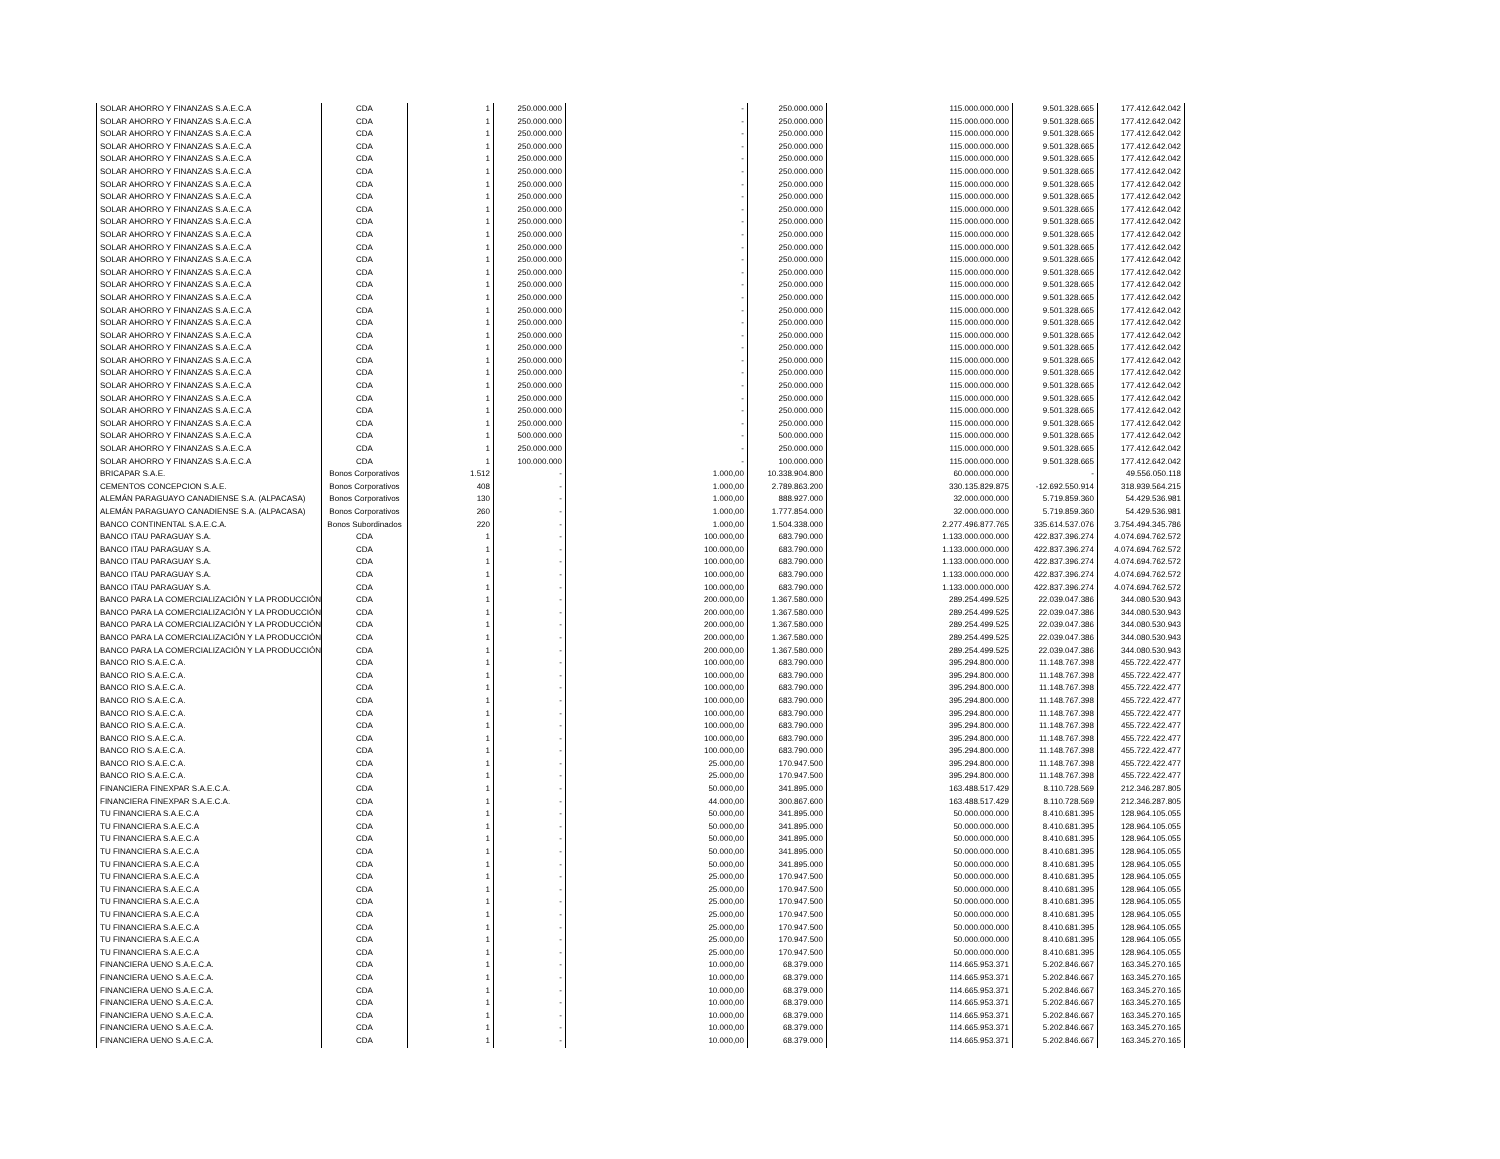| SOLAR AHORRO Y FINANZAS S.A.E.C.A | CDA | 1 | 250.000.000 | - | 250.000.000 | 115.000.000.000 | 9.501.328.665 | 177.412.642.042 |
| SOLAR AHORRO Y FINANZAS S.A.E.C.A | CDA | 1 | 250.000.000 | - | 250.000.000 | 115.000.000.000 | 9.501.328.665 | 177.412.642.042 |
| SOLAR AHORRO Y FINANZAS S.A.E.C.A | CDA | 1 | 250.000.000 | - | 250.000.000 | 115.000.000.000 | 9.501.328.665 | 177.412.642.042 |
| SOLAR AHORRO Y FINANZAS S.A.E.C.A | CDA | 1 | 250.000.000 | - | 250.000.000 | 115.000.000.000 | 9.501.328.665 | 177.412.642.042 |
| SOLAR AHORRO Y FINANZAS S.A.E.C.A | CDA | 1 | 250.000.000 | - | 250.000.000 | 115.000.000.000 | 9.501.328.665 | 177.412.642.042 |
| SOLAR AHORRO Y FINANZAS S.A.E.C.A | CDA | 1 | 250.000.000 | - | 250.000.000 | 115.000.000.000 | 9.501.328.665 | 177.412.642.042 |
| SOLAR AHORRO Y FINANZAS S.A.E.C.A | CDA | 1 | 250.000.000 | - | 250.000.000 | 115.000.000.000 | 9.501.328.665 | 177.412.642.042 |
| SOLAR AHORRO Y FINANZAS S.A.E.C.A | CDA | 1 | 250.000.000 | - | 250.000.000 | 115.000.000.000 | 9.501.328.665 | 177.412.642.042 |
| SOLAR AHORRO Y FINANZAS S.A.E.C.A | CDA | 1 | 250.000.000 | - | 250.000.000 | 115.000.000.000 | 9.501.328.665 | 177.412.642.042 |
| SOLAR AHORRO Y FINANZAS S.A.E.C.A | CDA | 1 | 250.000.000 | - | 250.000.000 | 115.000.000.000 | 9.501.328.665 | 177.412.642.042 |
| SOLAR AHORRO Y FINANZAS S.A.E.C.A | CDA | 1 | 250.000.000 | - | 250.000.000 | 115.000.000.000 | 9.501.328.665 | 177.412.642.042 |
| SOLAR AHORRO Y FINANZAS S.A.E.C.A | CDA | 1 | 250.000.000 | - | 250.000.000 | 115.000.000.000 | 9.501.328.665 | 177.412.642.042 |
| SOLAR AHORRO Y FINANZAS S.A.E.C.A | CDA | 1 | 250.000.000 | - | 250.000.000 | 115.000.000.000 | 9.501.328.665 | 177.412.642.042 |
| SOLAR AHORRO Y FINANZAS S.A.E.C.A | CDA | 1 | 250.000.000 | - | 250.000.000 | 115.000.000.000 | 9.501.328.665 | 177.412.642.042 |
| SOLAR AHORRO Y FINANZAS S.A.E.C.A | CDA | 1 | 250.000.000 | - | 250.000.000 | 115.000.000.000 | 9.501.328.665 | 177.412.642.042 |
| SOLAR AHORRO Y FINANZAS S.A.E.C.A | CDA | 1 | 250.000.000 | - | 250.000.000 | 115.000.000.000 | 9.501.328.665 | 177.412.642.042 |
| SOLAR AHORRO Y FINANZAS S.A.E.C.A | CDA | 1 | 250.000.000 | - | 250.000.000 | 115.000.000.000 | 9.501.328.665 | 177.412.642.042 |
| SOLAR AHORRO Y FINANZAS S.A.E.C.A | CDA | 1 | 250.000.000 | - | 250.000.000 | 115.000.000.000 | 9.501.328.665 | 177.412.642.042 |
| SOLAR AHORRO Y FINANZAS S.A.E.C.A | CDA | 1 | 250.000.000 | - | 250.000.000 | 115.000.000.000 | 9.501.328.665 | 177.412.642.042 |
| SOLAR AHORRO Y FINANZAS S.A.E.C.A | CDA | 1 | 250.000.000 | - | 250.000.000 | 115.000.000.000 | 9.501.328.665 | 177.412.642.042 |
| SOLAR AHORRO Y FINANZAS S.A.E.C.A | CDA | 1 | 250.000.000 | - | 250.000.000 | 115.000.000.000 | 9.501.328.665 | 177.412.642.042 |
| SOLAR AHORRO Y FINANZAS S.A.E.C.A | CDA | 1 | 250.000.000 | - | 250.000.000 | 115.000.000.000 | 9.501.328.665 | 177.412.642.042 |
| SOLAR AHORRO Y FINANZAS S.A.E.C.A | CDA | 1 | 250.000.000 | - | 250.000.000 | 115.000.000.000 | 9.501.328.665 | 177.412.642.042 |
| SOLAR AHORRO Y FINANZAS S.A.E.C.A | CDA | 1 | 250.000.000 | - | 250.000.000 | 115.000.000.000 | 9.501.328.665 | 177.412.642.042 |
| SOLAR AHORRO Y FINANZAS S.A.E.C.A | CDA | 1 | 250.000.000 | - | 250.000.000 | 115.000.000.000 | 9.501.328.665 | 177.412.642.042 |
| SOLAR AHORRO Y FINANZAS S.A.E.C.A | CDA | 1 | 250.000.000 | - | 250.000.000 | 115.000.000.000 | 9.501.328.665 | 177.412.642.042 |
| SOLAR AHORRO Y FINANZAS S.A.E.C.A | CDA | 1 | 500.000.000 | - | 500.000.000 | 115.000.000.000 | 9.501.328.665 | 177.412.642.042 |
| SOLAR AHORRO Y FINANZAS S.A.E.C.A | CDA | 1 | 250.000.000 | - | 250.000.000 | 115.000.000.000 | 9.501.328.665 | 177.412.642.042 |
| SOLAR AHORRO Y FINANZAS S.A.E.C.A | CDA | 1 | 100.000.000 | - | 100.000.000 | 115.000.000.000 | 9.501.328.665 | 177.412.642.042 |
| BRICAPAR S.A.E. | Bonos Corporativos | 1.512 | - | 1.000,00 | 10.338.904.800 | 60.000.000.000 | - | 49.556.050.118 |
| CEMENTOS CONCEPCION S.A.E. | Bonos Corporativos | 408 | - | 1.000,00 | 2.789.863.200 | 330.135.829.875 | -12.692.550.914 | 318.939.564.215 |
| ALEMÁN PARAGUAYO CANADIENSE S.A. (ALPACASA) | Bonos Corporativos | 130 | - | 1.000,00 | 888.927.000 | 32.000.000.000 | 5.719.859.360 | 54.429.536.981 |
| ALEMÁN PARAGUAYO CANADIENSE S.A. (ALPACASA) | Bonos Corporativos | 260 | - | 1.000,00 | 1.777.854.000 | 32.000.000.000 | 5.719.859.360 | 54.429.536.981 |
| BANCO CONTINENTAL S.A.E.C.A. | Bonos Subordinados | 220 | - | 1.000,00 | 1.504.338.000 | 2.277.496.877.765 | 335.614.537.076 | 3.754.494.345.786 |
| BANCO ITAU PARAGUAY S.A. | CDA | 1 | - | 100.000,00 | 683.790.000 | 1.133.000.000.000 | 422.837.396.274 | 4.074.694.762.572 |
| BANCO ITAU PARAGUAY S.A. | CDA | 1 | - | 100.000,00 | 683.790.000 | 1.133.000.000.000 | 422.837.396.274 | 4.074.694.762.572 |
| BANCO ITAU PARAGUAY S.A. | CDA | 1 | - | 100.000,00 | 683.790.000 | 1.133.000.000.000 | 422.837.396.274 | 4.074.694.762.572 |
| BANCO ITAU PARAGUAY S.A. | CDA | 1 | - | 100.000,00 | 683.790.000 | 1.133.000.000.000 | 422.837.396.274 | 4.074.694.762.572 |
| BANCO ITAU PARAGUAY S.A. | CDA | 1 | - | 100.000,00 | 683.790.000 | 1.133.000.000.000 | 422.837.396.274 | 4.074.694.762.572 |
| BANCO PARA LA COMERCIALIZACIÓN Y LA PRODUCCIÓN | CDA | 1 | - | 200.000,00 | 1.367.580.000 | 289.254.499.525 | 22.039.047.386 | 344.080.530.943 |
| BANCO PARA LA COMERCIALIZACIÓN Y LA PRODUCCIÓN | CDA | 1 | - | 200.000,00 | 1.367.580.000 | 289.254.499.525 | 22.039.047.386 | 344.080.530.943 |
| BANCO PARA LA COMERCIALIZACIÓN Y LA PRODUCCIÓN | CDA | 1 | - | 200.000,00 | 1.367.580.000 | 289.254.499.525 | 22.039.047.386 | 344.080.530.943 |
| BANCO PARA LA COMERCIALIZACIÓN Y LA PRODUCCIÓN | CDA | 1 | - | 200.000,00 | 1.367.580.000 | 289.254.499.525 | 22.039.047.386 | 344.080.530.943 |
| BANCO PARA LA COMERCIALIZACIÓN Y LA PRODUCCIÓN | CDA | 1 | - | 200.000,00 | 1.367.580.000 | 289.254.499.525 | 22.039.047.386 | 344.080.530.943 |
| BANCO RIO S.A.E.C.A. | CDA | 1 | - | 100.000,00 | 683.790.000 | 395.294.800.000 | 11.148.767.398 | 455.722.422.477 |
| BANCO RIO S.A.E.C.A. | CDA | 1 | - | 100.000,00 | 683.790.000 | 395.294.800.000 | 11.148.767.398 | 455.722.422.477 |
| BANCO RIO S.A.E.C.A. | CDA | 1 | - | 100.000,00 | 683.790.000 | 395.294.800.000 | 11.148.767.398 | 455.722.422.477 |
| BANCO RIO S.A.E.C.A. | CDA | 1 | - | 100.000,00 | 683.790.000 | 395.294.800.000 | 11.148.767.398 | 455.722.422.477 |
| BANCO RIO S.A.E.C.A. | CDA | 1 | - | 100.000,00 | 683.790.000 | 395.294.800.000 | 11.148.767.398 | 455.722.422.477 |
| BANCO RIO S.A.E.C.A. | CDA | 1 | - | 100.000,00 | 683.790.000 | 395.294.800.000 | 11.148.767.398 | 455.722.422.477 |
| BANCO RIO S.A.E.C.A. | CDA | 1 | - | 100.000,00 | 683.790.000 | 395.294.800.000 | 11.148.767.398 | 455.722.422.477 |
| BANCO RIO S.A.E.C.A. | CDA | 1 | - | 100.000,00 | 683.790.000 | 395.294.800.000 | 11.148.767.398 | 455.722.422.477 |
| BANCO RIO S.A.E.C.A. | CDA | 1 | - | 25.000,00 | 170.947.500 | 395.294.800.000 | 11.148.767.398 | 455.722.422.477 |
| BANCO RIO S.A.E.C.A. | CDA | 1 | - | 25.000,00 | 170.947.500 | 395.294.800.000 | 11.148.767.398 | 455.722.422.477 |
| FINANCIERA FINEXPAR S.A.E.C.A. | CDA | 1 | - | 50.000,00 | 341.895.000 | 163.488.517.429 | 8.110.728.569 | 212.346.287.805 |
| FINANCIERA FINEXPAR S.A.E.C.A. | CDA | 1 | - | 44.000,00 | 300.867.600 | 163.488.517.429 | 8.110.728.569 | 212.346.287.805 |
| TU FINANCIERA S.A.E.C.A | CDA | 1 | - | 50.000,00 | 341.895.000 | 50.000.000.000 | 8.410.681.395 | 128.964.105.055 |
| TU FINANCIERA S.A.E.C.A | CDA | 1 | - | 50.000,00 | 341.895.000 | 50.000.000.000 | 8.410.681.395 | 128.964.105.055 |
| TU FINANCIERA S.A.E.C.A | CDA | 1 | - | 50.000,00 | 341.895.000 | 50.000.000.000 | 8.410.681.395 | 128.964.105.055 |
| TU FINANCIERA S.A.E.C.A | CDA | 1 | - | 50.000,00 | 341.895.000 | 50.000.000.000 | 8.410.681.395 | 128.964.105.055 |
| TU FINANCIERA S.A.E.C.A | CDA | 1 | - | 50.000,00 | 341.895.000 | 50.000.000.000 | 8.410.681.395 | 128.964.105.055 |
| TU FINANCIERA S.A.E.C.A | CDA | 1 | - | 25.000,00 | 170.947.500 | 50.000.000.000 | 8.410.681.395 | 128.964.105.055 |
| TU FINANCIERA S.A.E.C.A | CDA | 1 | - | 25.000,00 | 170.947.500 | 50.000.000.000 | 8.410.681.395 | 128.964.105.055 |
| TU FINANCIERA S.A.E.C.A | CDA | 1 | - | 25.000,00 | 170.947.500 | 50.000.000.000 | 8.410.681.395 | 128.964.105.055 |
| TU FINANCIERA S.A.E.C.A | CDA | 1 | - | 25.000,00 | 170.947.500 | 50.000.000.000 | 8.410.681.395 | 128.964.105.055 |
| TU FINANCIERA S.A.E.C.A | CDA | 1 | - | 25.000,00 | 170.947.500 | 50.000.000.000 | 8.410.681.395 | 128.964.105.055 |
| TU FINANCIERA S.A.E.C.A | CDA | 1 | - | 25.000,00 | 170.947.500 | 50.000.000.000 | 8.410.681.395 | 128.964.105.055 |
| TU FINANCIERA S.A.E.C.A | CDA | 1 | - | 25.000,00 | 170.947.500 | 50.000.000.000 | 8.410.681.395 | 128.964.105.055 |
| FINANCIERA UENO S.A.E.C.A. | CDA | 1 | - | 10.000,00 | 68.379.000 | 114.665.953.371 | 5.202.846.667 | 163.345.270.165 |
| FINANCIERA UENO S.A.E.C.A. | CDA | 1 | - | 10.000,00 | 68.379.000 | 114.665.953.371 | 5.202.846.667 | 163.345.270.165 |
| FINANCIERA UENO S.A.E.C.A. | CDA | 1 | - | 10.000,00 | 68.379.000 | 114.665.953.371 | 5.202.846.667 | 163.345.270.165 |
| FINANCIERA UENO S.A.E.C.A. | CDA | 1 | - | 10.000,00 | 68.379.000 | 114.665.953.371 | 5.202.846.667 | 163.345.270.165 |
| FINANCIERA UENO S.A.E.C.A. | CDA | 1 | - | 10.000,00 | 68.379.000 | 114.665.953.371 | 5.202.846.667 | 163.345.270.165 |
| FINANCIERA UENO S.A.E.C.A. | CDA | 1 | - | 10.000,00 | 68.379.000 | 114.665.953.371 | 5.202.846.667 | 163.345.270.165 |
| FINANCIERA UENO S.A.E.C.A. | CDA | 1 | - | 10.000,00 | 68.379.000 | 114.665.953.371 | 5.202.846.667 | 163.345.270.165 |